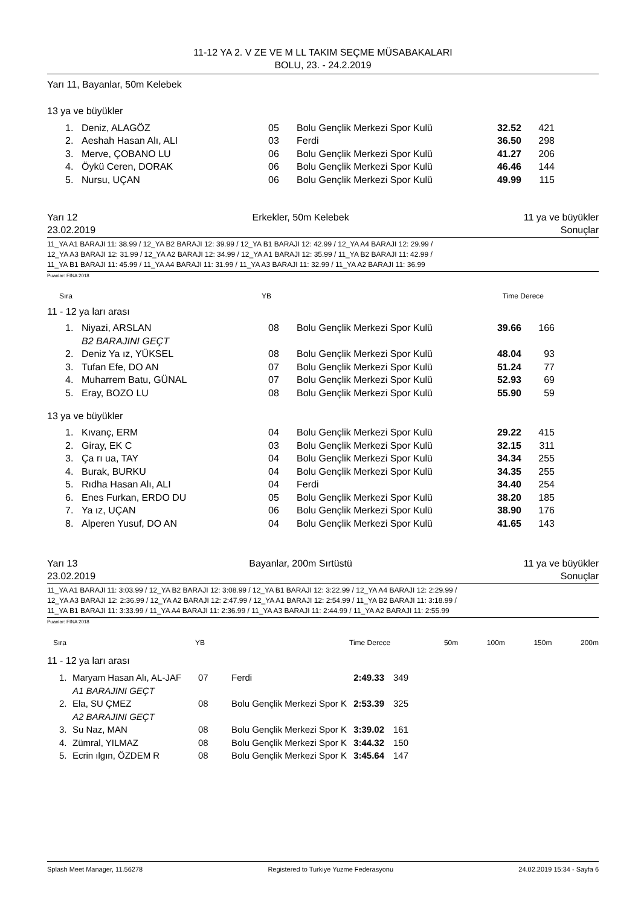11-12 YA 2. V ZE VE M LL TAKIM SEÇME MÜSABAKALARI
BOLU, 23. - 24.2.2019
Yarı 11, Bayanlar, 50m Kelebek
13 ya ve büyükler
| 1. | Deniz, ALAGÖZ | 05 | Bolu Gençlik Merkezi Spor Kulü | 32.52 | 421 |
| 2. | Aeshah Hasan Alı, ALI | 03 | Ferdi | 36.50 | 298 |
| 3. | Merve, ÇOBANO LU | 06 | Bolu Gençlik Merkezi Spor Kulü | 41.27 | 206 |
| 4. | Öykü Ceren, DORAK | 06 | Bolu Gençlik Merkezi Spor Kulü | 46.46 | 144 |
| 5. | Nursu, UÇAN | 06 | Bolu Gençlik Merkezi Spor Kulü | 49.99 | 115 |
Yarı 12 Erkekler, 50m Kelebek 11 ya ve büyükler
23.02.2019 Sonuçlar
11_YA A1 BARAJI 11: 38.99 / 12_YA B2 BARAJI 12: 39.99 / 12_YA B1 BARAJI 12: 42.99 / 12_YA A4 BARAJI 12: 29.99 /
12_YA A3 BARAJI 12: 31.99 / 12_YA A2 BARAJI 12: 34.99 / 12_YA A1 BARAJI 12: 35.99 / 11_YA B2 BARAJI 11: 42.99 /
11_YA B1 BARAJI 11: 45.99 / 11_YA A4 BARAJI 11: 31.99 / 11_YA A3 BARAJI 11: 32.99 / 11_YA A2 BARAJI 11: 36.99
Puanlar: FINA 2018
Sıra YB Time Derece
11 - 12 ya ları arası
| 1. | Niyazi, ARSLAN | 08 | Bolu Gençlik Merkezi Spor Kulü | 39.66 | 166 |
| | B2 BARAJINI GEÇT | | | | |
| 2. | Deniz Ya ız, YÜKSEL | 08 | Bolu Gençlik Merkezi Spor Kulü | 48.04 | 93 |
| 3. | Tufan Efe, DO AN | 07 | Bolu Gençlik Merkezi Spor Kulü | 51.24 | 77 |
| 4. | Muharrem Batu, GÜNAL | 07 | Bolu Gençlik Merkezi Spor Kulü | 52.93 | 69 |
| 5. | Eray, BOZO LU | 08 | Bolu Gençlik Merkezi Spor Kulü | 55.90 | 59 |
13 ya ve büyükler
| 1. | Kıvanç, ERM | 04 | Bolu Gençlik Merkezi Spor Kulü | 29.22 | 415 |
| 2. | Giray, EK C | 03 | Bolu Gençlik Merkezi Spor Kulü | 32.15 | 311 |
| 3. | Ça rı ua, TAY | 04 | Bolu Gençlik Merkezi Spor Kulü | 34.34 | 255 |
| 4. | Burak, BURKU | 04 | Bolu Gençlik Merkezi Spor Kulü | 34.35 | 255 |
| 5. | Rıdha Hasan Alı, ALI | 04 | Ferdi | 34.40 | 254 |
| 6. | Enes Furkan, ERDO DU | 05 | Bolu Gençlik Merkezi Spor Kulü | 38.20 | 185 |
| 7. | Ya ız, UÇAN | 06 | Bolu Gençlik Merkezi Spor Kulü | 38.90 | 176 |
| 8. | Alperen Yusuf, DO AN | 04 | Bolu Gençlik Merkezi Spor Kulü | 41.65 | 143 |
Yarı 13 Bayanlar, 200m Sırtüstü 11 ya ve büyükler
23.02.2019 Sonuçlar
11_YA A1 BARAJI 11: 3:03.99 / 12_YA B2 BARAJI 12: 3:08.99 / 12_YA B1 BARAJI 12: 3:22.99 / 12_YA A4 BARAJI 12: 2:29.99 /
12_YA A3 BARAJI 12: 2:36.99 / 12_YA A2 BARAJI 12: 2:47.99 / 12_YA A1 BARAJI 12: 2:54.99 / 11_YA B2 BARAJI 11: 3:18.99 /
11_YA B1 BARAJI 11: 3:33.99 / 11_YA A4 BARAJI 11: 2:36.99 / 11_YA A3 BARAJI 11: 2:44.99 / 11_YA A2 BARAJI 11: 2:55.99
Puanlar: FINA 2018
| Sıra | YB | Time Derece | 50m | 100m | 150m | 200m |
11 - 12 ya ları arası
| 1. | Maryam Hasan Alı, AL-JAF | 07 | Ferdi | 2:49.33 | 349 |
| | A1 BARAJINI GEÇT | | | | |
| 2. | Ela, SU ÇMEZ | 08 | Bolu Gençlik Merkezi Spor K | 2:53.39 | 325 |
| | A2 BARAJINI GEÇT | | | | |
| 3. | Su Naz, MAN | 08 | Bolu Gençlik Merkezi Spor K | 3:39.02 | 161 |
| 4. | Zümral, YILMAZ | 08 | Bolu Gençlik Merkezi Spor K | 3:44.32 | 150 |
| 5. | Ecrin ılgın, ÖZDEM R | 08 | Bolu Gençlik Merkezi Spor K | 3:45.64 | 147 |
Splash Meet Manager, 11.56278 Registered to Turkiye Yuzme Federasyonu 24.02.2019 15:34 - Sayfa 6